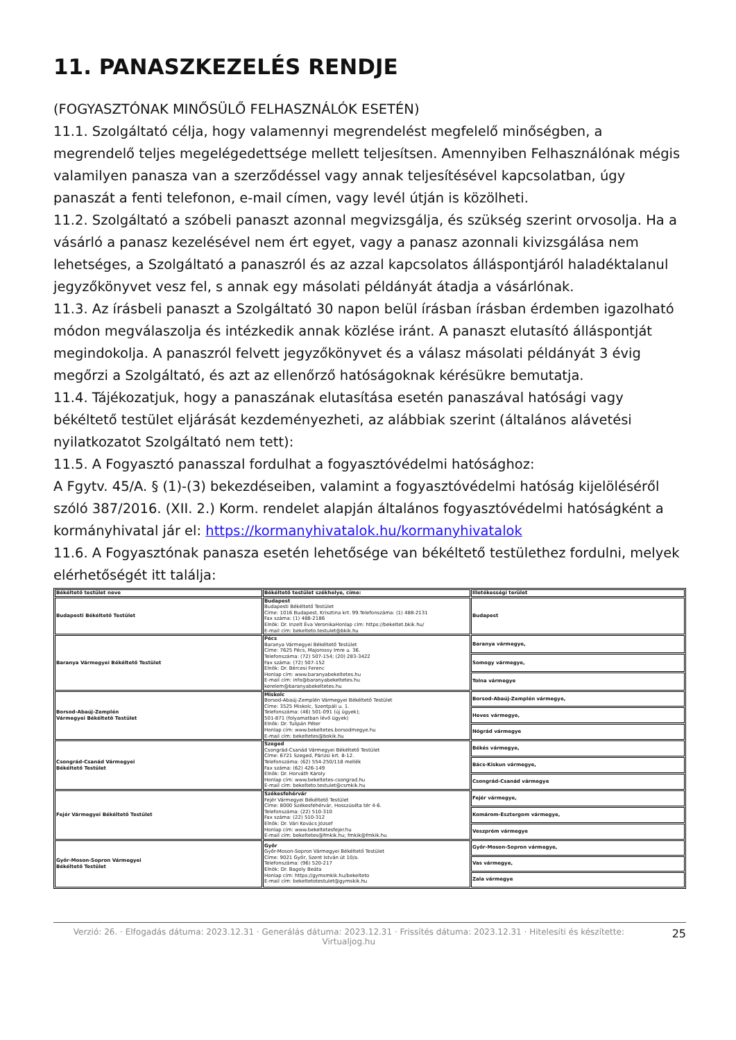11. PANASZKEZELÉS RENDJE
(FOGYASZTÓNAK MINŐSÜLŐ FELHASZNÁLÓK ESETÉN)
11.1. Szolgáltató célja, hogy valamennyi megrendelést megfelelő minőségben, a megrendelő teljes megelégedettsége mellett teljesítsen. Amennyiben Felhasználónak mégis valamilyen panasza van a szerződéssel vagy annak teljesítésével kapcsolatban, úgy panaszát a fenti telefonon, e-mail címen, vagy levél útján is közölheti.
11.2. Szolgáltató a szóbeli panaszt azonnal megvizsgálja, és szükség szerint orvosolja. Ha a vásárló a panasz kezelésével nem ért egyet, vagy a panasz azonnali kivizsgálása nem lehetséges, a Szolgáltató a panaszról és az azzal kapcsolatos álláspontjáról haladéktalanul jegyzőkönyvet vesz fel, s annak egy másolati példányát átadja a vásárlónak.
11.3. Az írásbeli panaszt a Szolgáltató 30 napon belül írásban írásban érdemben igazolható módon megválaszolja és intézkedik annak közlése iránt. A panaszt elutasító álláspontját megindokolja. A panaszról felvett jegyzőkönyvet és a válasz másolati példányát 3 évig megőrzi a Szolgáltató, és azt az ellenőrző hatóságoknak kérésükre bemutatja.
11.4. Tájékozatjuk, hogy a panaszának elutasítása esetén panaszával hatósági vagy békéltető testület eljárását kezdeményezheti, az alábbiak szerint (általános alávetési nyilatkozatot Szolgáltató nem tett):
11.5. A Fogyasztó panasszal fordulhat a fogyasztóvédelmi hatósághoz:
A Fgytv. 45/A. § (1)-(3) bekezdéseiben, valamint a fogyasztóvédelmi hatóság kijelöléséről szóló 387/2016. (XII. 2.) Korm. rendelet alapján általános fogyasztóvédelmi hatóságként a kormányhivatal jár el: https://kormanyhivatalok.hu/kormanyhivatalok
11.6. A Fogyasztónak panasza esetén lehetősége van békéltető testülethez fordulni, melyek elérhetőségét itt találja:
| Békéltető testület neve | Békéltető testület székhelye, címe: | Illetékességi terület |
| --- | --- | --- |
| Budapesti Békéltető Testület | Budapest Budapesti Békéltető Testület Címe: 1016 Budapest, Krisztina krt. 99.Telefonszáma: (1) 488-2131 Fax száma: (1) 488-2186 Elnök: Dr. Inzelt Éva VeronikaHonlap cím: https://bekeltet.bkik.hu/ E-mail cím: bekelteto.testulet@bkik.hu | Budapest |
| Baranya Vármegyei Békéltető Testület | Pécs Baranya Vármegyei Békéltető Testület Címe: 7625 Pécs, Majorossy Imre u. 36. Telefonszáma: (72) 507-154; (20) 283-3422 Fax száma: (72) 507-152 Elnök: Dr. Bércesi Ferenc Honlap cím: www.baranyabekeltetes.hu E-mail cím: info@baranyabekeltetes.hu kerelem@baranyabekeltetes.hu | Baranya vármegye, |
| | | Somogy vármegye, |
| | | Tolna vármegye |
| Borsod-Abaúj-Zemplén Vármegyei Békéltető Testület | Miskolc Borsod-Abaúj-Zemplén Vármegyei Békéltető Testület Címe: 3525 Miskolc, Szentpáli u. 1. Telefonszáma: (46) 501-091 (új ügyek); 501-871 (folyamatban lévő ügyek) Elnök: Dr. Tulipán Péter Honlap cím: www.bekeltetes.borsodmegye.hu E-mail cím: bekeltetes@bokik.hu | Borsod-Abaúj-Zemplén vármegye, |
| | | Heves vármegye, |
| | | Nógrád vármegye |
| Csongrád-Csanád Vármegyei Békéltető Testület | Szeged Csongrád-Csanád Vármegyei Békéltető Testület Címe: 6721 Szeged, Párizsi krt. 8-12. Telefonszáma: (62) 554-250/118 mellék Fax száma: (62) 426-149 Elnök: Dr. Horváth Károly Honlap cím: www.bekeltetes-csongrad.hu E-mail cím: bekelteto.testulet@csmkik.hu | Békés vármegye, |
| | | Bács-Kiskun vármegye, |
| | | Csongrád-Csanád vármegye |
| Fejér Vármegyei Békéltető Testület | Székesfehérvár Fejér Vármegyei Békéltető Testület Címe: 8000 Székesfehérvár, Hosszúséta tér 4-6. Telefonszáma: (22) 510-310 Fax száma: (22) 510-312 Elnök: Dr. Vári Kovács József Honlap cím: www.bekeltetesfejer.hu E-mail cím: bekeltetes@fmkik.hu; fmkik@fmkik.hu | Fejér vármegye, |
| | | Komárom-Esztergom vármegye, |
| | | Veszprém vármegye |
| Győr-Moson-Sopron Vármegyei Békéltető Testület | Győr Győr-Moson-Sopron Vármegyei Békéltető Testület Címe: 9021 Győr, Szent István út 10/a. Telefonszáma: (96) 520-217 Elnök: Dr. Bagoly Beáta Honlap cím: https://gymsmkik.hu/bekelteto E-mail cím: bekeltetotestulet@gymskik.hu | Győr-Moson-Sopron vármegye, |
| | | Vas vármegye, |
| | | Zala vármegye |
Verzió: 26. · Elfogadás dátuma: 2023.12.31 · Generálás dátuma: 2023.12.31 · Frissítés dátuma: 2023.12.31 · Hitelesíti és készítette: Virtualjog.hu
25